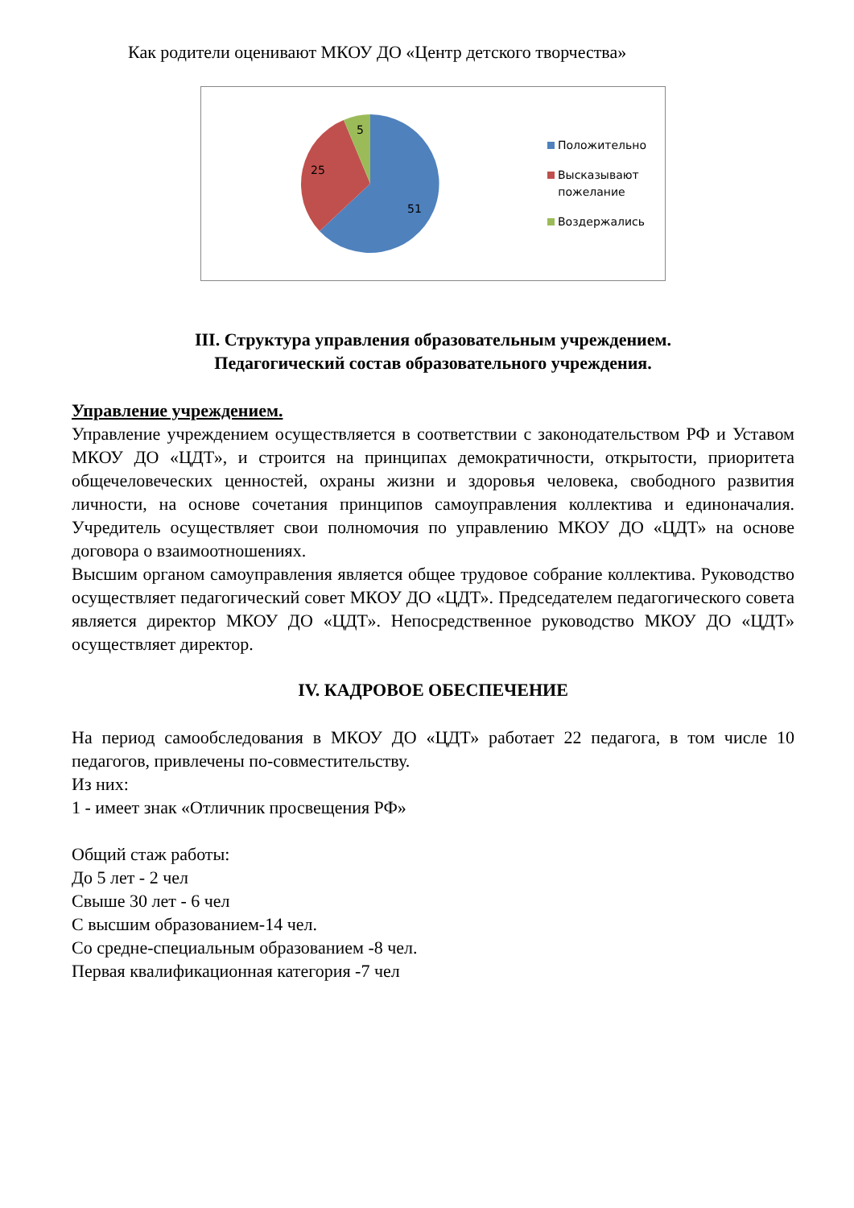Как родители оценивают МКОУ ДО «Центр детского творчества»
51
25
5
Положительно
Высказывают
пожелание
Воздержались
III. Структура управления образовательным учреждением.
Педагогический состав образовательного учреждения.
Управление учреждением.
Управление учреждением осуществляется в соответствии с законодательством РФ и Уставом МКОУ ДО «ЦДТ», и строится на принципах демократичности, открытости, приоритета общечеловеческих ценностей, охраны жизни и здоровья человека, свободного развития личности, на основе сочетания принципов самоуправления коллектива и единоначалия. Учредитель осуществляет свои полномочия по управлению МКОУ ДО «ЦДТ» на основе договора о взаимоотношениях.
Высшим органом самоуправления является общее трудовое собрание коллектива. Руководство осуществляет педагогический совет МКОУ ДО «ЦДТ». Председателем педагогического совета является директор МКОУ ДО «ЦДТ». Непосредственное руководство МКОУ ДО «ЦДТ» осуществляет директор.
IV. КАДРОВОЕ ОБЕСПЕЧЕНИЕ
На период самообследования в МКОУ ДО «ЦДТ» работает 22 педагога, в том числе 10 педагогов, привлечены по-совместительству.
Из них:
1 - имеет знак «Отличник просвещения РФ»
Общий стаж работы:
До 5 лет - 2 чел
Свыше 30 лет - 6 чел
С высшим образованием-14 чел.
Со средне-специальным образованием -8 чел.
Первая квалификационная категория -7 чел